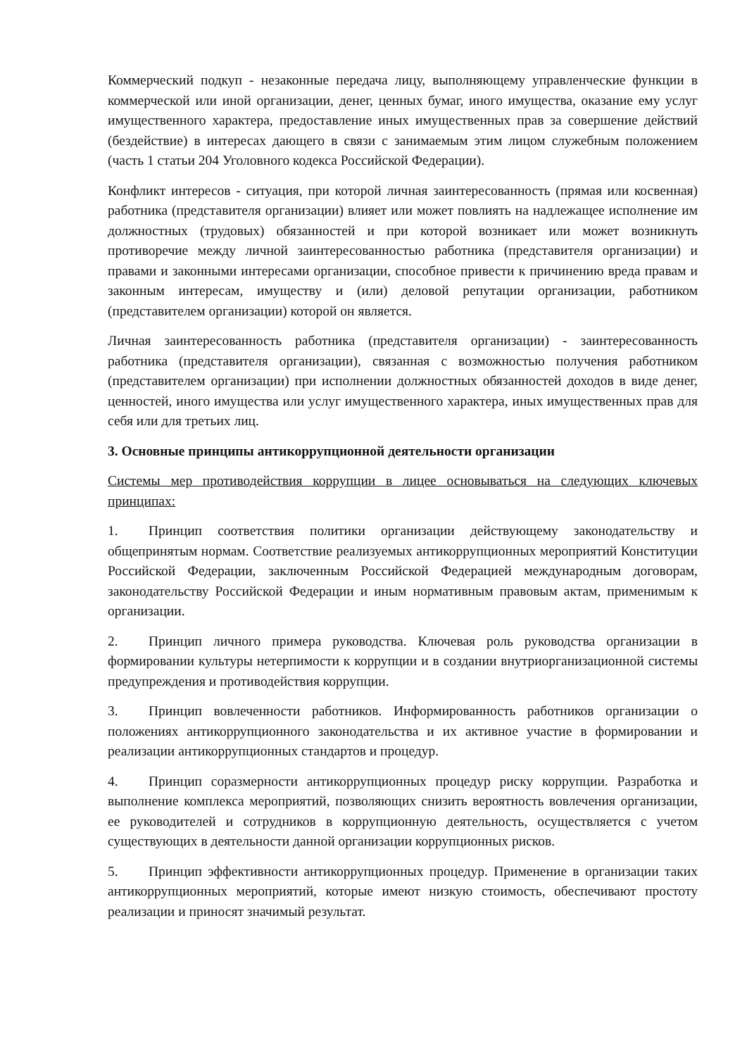Коммерческий подкуп - незаконные передача лицу, выполняющему управленческие функции в коммерческой или иной организации, денег, ценных бумаг, иного имущества, оказание ему услуг имущественного характера, предоставление иных имущественных прав за совершение действий (бездействие) в интересах дающего в связи с занимаемым этим лицом служебным положением (часть 1 статьи 204 Уголовного кодекса Российской Федерации).
Конфликт интересов - ситуация, при которой личная заинтересованность (прямая или косвенная) работника (представителя организации) влияет или может повлиять на надлежащее исполнение им должностных (трудовых) обязанностей и при которой возникает или может возникнуть противоречие между личной заинтересованностью работника (представителя организации) и правами и законными интересами организации, способное привести к причинению вреда правам и законным интересам, имуществу и (или) деловой репутации организации, работником (представителем организации) которой он является.
Личная заинтересованность работника (представителя организации) - заинтересованность работника (представителя организации), связанная с возможностью получения работником (представителем организации) при исполнении должностных обязанностей доходов в виде денег, ценностей, иного имущества или услуг имущественного характера, иных имущественных прав для себя или для третьих лиц.
3. Основные принципы антикоррупционной деятельности организации
Системы мер противодействия коррупции в лицее основываться на следующих ключевых принципах:
1. Принцип соответствия политики организации действующему законодательству и общепринятым нормам. Соответствие реализуемых антикоррупционных мероприятий Конституции Российской Федерации, заключенным Российской Федерацией международным договорам, законодательству Российской Федерации и иным нормативным правовым актам, применимым к организации.
2. Принцип личного примера руководства. Ключевая роль руководства организации в формировании культуры нетерпимости к коррупции и в создании внутриорганизационной системы предупреждения и противодействия коррупции.
3. Принцип вовлеченности работников. Информированность работников организации о положениях антикоррупционного законодательства и их активное участие в формировании и реализации антикоррупционных стандартов и процедур.
4. Принцип соразмерности антикоррупционных процедур риску коррупции. Разработка и выполнение комплекса мероприятий, позволяющих снизить вероятность вовлечения организации, ее руководителей и сотрудников в коррупционную деятельность, осуществляется с учетом существующих в деятельности данной организации коррупционных рисков.
5. Принцип эффективности антикоррупционных процедур. Применение в организации таких антикоррупционных мероприятий, которые имеют низкую стоимость, обеспечивают простоту реализации и приносят значимый результат.